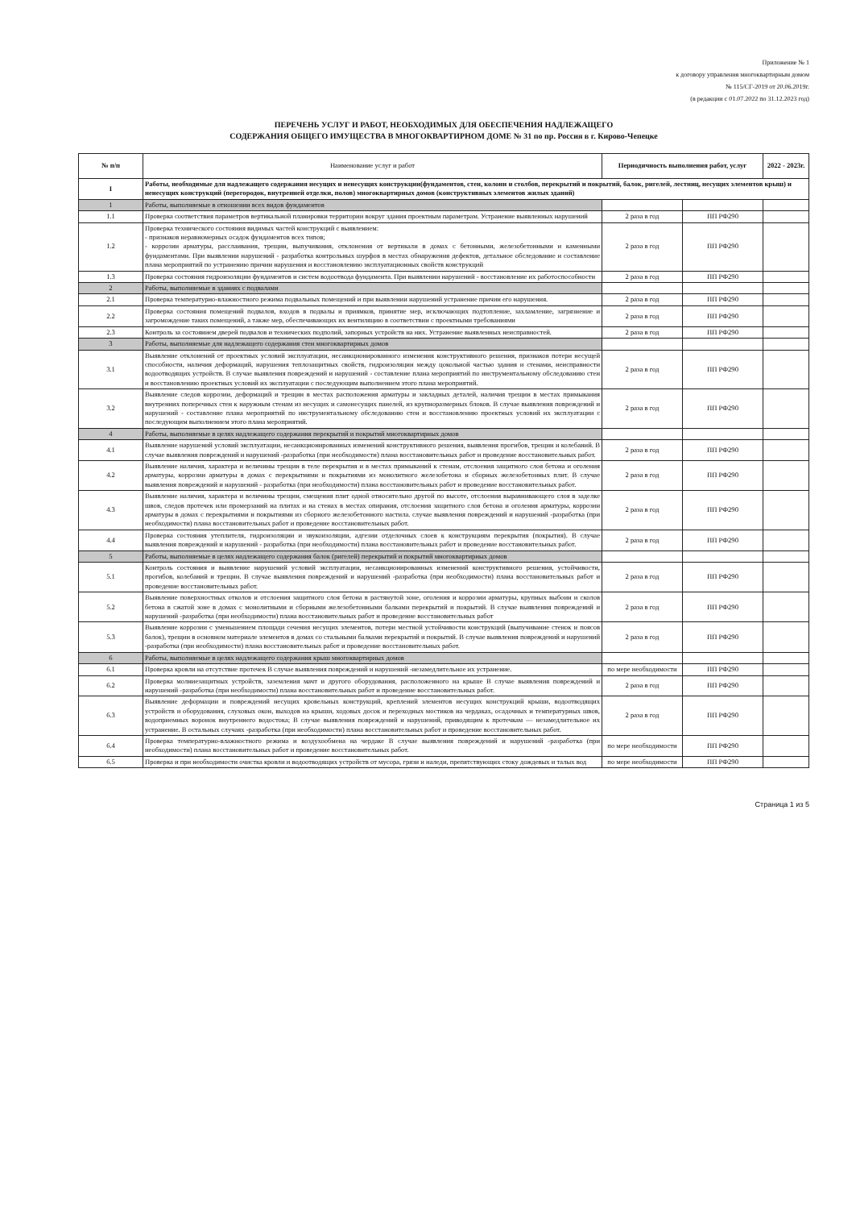Приложение № 1
к договору управления многоквартирным домом
№ 115/СГ-2019 от 20.06.2019г.
(в редакции с 01.07.2022 по 31.12.2023 год)
ПЕРЕЧЕНЬ УСЛУГ И РАБОТ, НЕОБХОДИМЫХ ДЛЯ ОБЕСПЕЧЕНИЯ НАДЛЕЖАЩЕГО
СОДЕРЖАНИЯ ОБЩЕГО ИМУЩЕСТВА В МНОГОКВАРТИРНОМ ДОМЕ № 31 по пр. Россия в г. Кирово-Чепецке
| № п/п | Наименование услуг и работ | Периодичность выполнения работ, услуг | | 2022 - 2023г. |
| --- | --- | --- | --- | --- |
| I | Работы, необходимые для надлежащего содержания несущих и ненесущих конструкции(фундаментов, стен, колонн и столбов, перекрытий и покрытий, балок, ригелей, лестниц, несущих элементов крыш) и ненесущих конструкций (перегородок, внутренней отделки, полов) многоквартирных домов (конструктивных элементов жилых зданий) | | | |
| 1 | Работы, выполняемые в отношении всех видов фундаментов | | | |
| 1.1 | Проверка соответствия параметров вертикальной планировки территории вокруг здания проектным параметрам. Устранение выявленных нарушений | 2 раза в год | ПП РФ290 | |
| 1.2 | Проверка технического состояния видимых частей конструкций с выявлением: - признаков неравномерных осадок фундаментов всех типов; - коррозии арматуры, расслаивания, трещин, выпучивания, отклонения от вертикали в домах с бетонными, железобетонными и каменными фундаментами. При выявлении нарушений - разработка контрольных шурфов в местах обнаружения дефектов, детальное обследование и составление плана мероприятий по устранению причин нарушения и восстановлению эксплуатационных свойств конструкций | 2 раза в год | ПП РФ290 | |
| 1.3 | Проверка состояния гидроизоляции фундаментов и систем водоотвода фундамента. При выявлении нарушений - восстановление их работоспособности | 2 раза в год | ПП РФ290 | |
| 2 | Работы, выполняемые в зданиях с подвалами | | | |
| 2.1 | Проверка температурно-влажностного режима подвальных помещений и при выявлении нарушений устранение причин его нарушения. | 2 раза в год | ПП РФ290 | |
| 2.2 | Проверка состояния помещений подвалов, входов в подвалы и приямков, принятие мер, исключающих подтопление, захламление, загрязнение и загромождение таких помещений, а также мер, обеспечивающих их вентиляцию в соответствии с проектными требованиями | 2 раза в год | ПП РФ290 | |
| 2.3 | Контроль за состоянием дверей подвалов и технических подполий, запорных устройств на них. Устранение выявленных неисправностей. | 2 раза в год | ПП РФ290 | |
| 3 | Работы, выполняемые для надлежащего содержания стен многоквартирных домов | | | |
| 3.1 | Выявление отклонений от проектных условий эксплуатации, несанкционированного изменения конструктивного решения, признаков потери несущей способности, наличия деформаций, нарушения теплозащитных свойств, гидроизоляции между цокольной частью здания и стенами, неисправности водоотводящих устройств. В случае выявления повреждений и нарушений - составление плана мероприятий по инструментальному обследованию стен и восстановлению проектных условий их эксплуатации с последующим выполнением этого плана мероприятий. | 2 раза в год | ПП РФ290 | |
| 3.2 | Выявление следов коррозии, деформаций и трещин в местах расположения арматуры и закладных деталей, наличия трещин в местах примыкания внутренних поперечных стен к наружным стенам из несущих и самонесущих панелей, из крупноразмерных блоков. В случае выявления повреждений и нарушений - составление плана мероприятий по инструментальному обследованию стен и восстановлению проектных условий их эксплуатации с последующим выполнением этого плана мероприятий. | 2 раза в год | ПП РФ290 | |
| 4 | Работы, выполняемые в целях надлежащего содержания перекрытий и покрытий многоквартирных домов | | | |
| 4.1 | Выявление нарушений условий эксплуатации, несанкционированных изменений конструктивного решения, выявления прогибов, трещин и колебаний. В случае выявления повреждений и нарушений -разработка (при необходимости) плана восстановительных работ и проведение восстановительных работ. | 2 раза в год | ПП РФ290 | |
| 4.2 | Выявление наличия, характера и величины трещин в теле перекрытия и в местах примыканий к стенам, отслоения защитного слоя бетона и оголения арматуры, коррозии арматуры в домах с перекрытиями и покрытиями из монолитного железобетона и сборных железобетонных плит. В случае выявления повреждений и нарушений - разработка (при необходимости) плана восстановительных работ и проведение восстановительных работ. | 2 раза в год | ПП РФ290 | |
| 4.3 | Выявление наличия, характера и величины трещин, смещения плит одной относительно другой по высоте, отслоения выравнивающего слоя в заделке швов, следов протечек или промерзаний на плитах и на стенах в местах опирания, отслоения защитного слоя бетона и оголения арматуры, коррозии арматуры в домах с перекрытиями и покрытиями из сборного железобетонного настила. случае выявления повреждений и нарушений -разработка (при необходимости) плана восстановительных работ и проведение восстановительных работ. | 2 раза в год | ПП РФ290 | |
| 4.4 | Проверка состояния утеплителя, гидроизоляции и звукоизоляции, адгезии отделочных слоев к конструкциям перекрытия (покрытия). В случае выявления повреждений и нарушений - разработка (при необходимости) плана восстановительных работ и проведение восстановительных работ. | 2 раза в год | ПП РФ290 | |
| 5 | Работы, выполняемые в целях надлежащего содержания балок (ригелей) перекрытий и покрытий многоквартирных домов | | | |
| 5.1 | Контроль состояния и выявление нарушений условий эксплуатации, несанкционированных изменений конструктивного решения, устойчивости, прогибов, колебаний и трещин. В случае выявления повреждений и нарушений -разработка (при необходимости) плана восстановительных работ и проведение восстановительных работ. | 2 раза в год | ПП РФ290 | |
| 5.2 | Выявление поверхностных отколов и отслоения защитного слоя бетона в растянутой зоне, оголения и коррозии арматуры, крупных выбоин и сколов бетона в сжатой зоне в домах с монолитными и сборными железобетонными балками перекрытий и покрытий. В случае выявления повреждений и нарушений -разработка (при необходимости) плана восстановительных работ и проведение восстановительных работ | 2 раза в год | ПП РФ290 | |
| 5.3 | Выявление коррозии с уменьшением площади сечения несущих элементов, потери местной устойчивости конструкций (выпучивание стенок и поясов балок), трещин в основном материале элементов в домах со стальными балками перекрытий и покрытий. В случае выявления повреждений и нарушений -разработка (при необходимости) плана восстановительных работ и проведение восстановительных работ. | 2 раза в год | ПП РФ290 | |
| 6 | Работы, выполняемые в целях надлежащего содержания крыш многоквартирных домов | | | |
| 6.1 | Проверка кровли на отсутствие протечек В случае выявления повреждений и нарушений -незамедлительное их устранение. | по мере необходимости | ПП РФ290 | |
| 6.2 | Проверка молниезащитных устройств, заземления мачт и другого оборудования, расположенного на крыше В случае выявления повреждений и нарушений -разработка (при необходимости) плана восстановительных работ и проведение восстановительных работ. | 2 раза в год | ПП РФ290 | |
| 6.3 | Выявление деформации и повреждений несущих кровельных конструкций, креплений элементов несущих конструкций крыши, водоотводящих устройств и оборудования, слуховых окон, выходов на крыши, ходовых досок и переходных мостиков на чердаках, осадочных и температурных швов, водоприемных воронок внутреннего водостока; В случае выявления повреждений и нарушений, приводящим к протечкам — незамедлительное их устранение. В остальных случаях -разработка (при необходимости) плана восстановительных работ и проведение восстановительных работ. | 2 раза в год | ПП РФ290 | |
| 6.4 | Проверка температурно-влажностного режима и воздухообмена на чердаке В случае выявления повреждений и нарушений -разработка (при необходимости) плана восстановительных работ и проведение восстановительных работ. | по мере необходимости | ПП РФ290 | |
| 6.5 | Проверка и при необходимости очистка кровли и водоотводящих устройств от мусора, грязи и наледи, препятствующих стоку дождевых и талых вод | по мере необходимости | ПП РФ290 | |
Страница 1 из 5